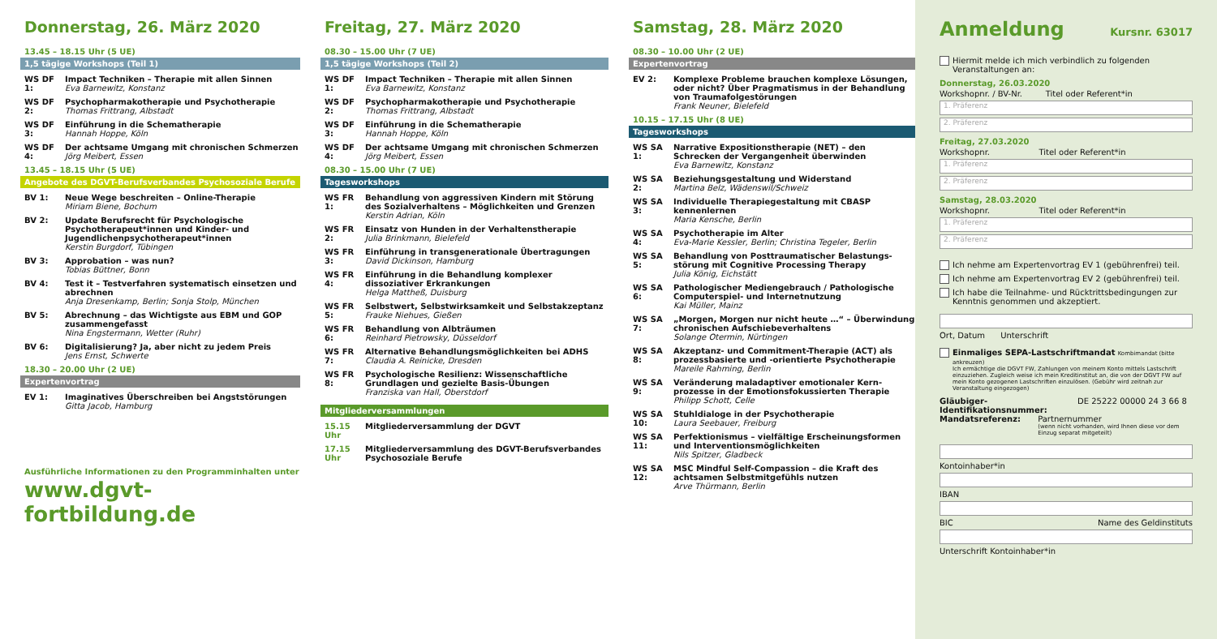Donnerstag, 26. März 2020
13.45 – 18.15 Uhr (5 UE)
1,5 tägige Workshops (Teil 1)
WS DF 1: Impact Techniken – Therapie mit allen Sinnen
Eva Barnewitz, Konstanz
WS DF 2: Psychopharmakotherapie und Psychotherapie
Thomas Frittrang, Albstadt
WS DF 3: Einführung in die Schematherapie
Hannah Hoppe, Köln
WS DF 4: Der achtsame Umgang mit chronischen Schmerzen
Jörg Meibert, Essen
13.45 – 18.15 Uhr (5 UE)
Angebote des DGVT-Berufsverbandes Psychosoziale Berufe
BV 1: Neue Wege beschreiten – Online-Therapie
Miriam Biene, Bochum
BV 2: Update Berufsrecht für Psychologische Psychotherapeut*innen und Kinder- und Jugendlichenpsychotherapeut*innen
Kerstin Burgdorf, Tübingen
BV 3: Approbation – was nun?
Tobias Büttner, Bonn
BV 4: Test it – Testverfahren systematisch einsetzen und abrechnen
Anja Dresenkamp, Berlin; Sonja Stolp, München
BV 5: Abrechnung – das Wichtigste aus EBM und GOP zusammengefasst
Nina Engstermann, Wetter (Ruhr)
BV 6: Digitalisierung? Ja, aber nicht zu jedem Preis
Jens Ernst, Schwerte
18.30 – 20.00 Uhr (2 UE)
Expertenvortrag
EV 1: Imaginatives Überschreiben bei Angststörungen
Gitta Jacob, Hamburg
Ausführliche Informationen zu den Programminhalten unter
www.dgvt-fortbildung.de
Freitag, 27. März 2020
08.30 – 15.00 Uhr (7 UE)
1,5 tägige Workshops (Teil 2)
WS DF 1: Impact Techniken – Therapie mit allen Sinnen
Eva Barnewitz, Konstanz
WS DF 2: Psychopharmakotherapie und Psychotherapie
Thomas Frittrang, Albstadt
WS DF 3: Einführung in die Schematherapie
Hannah Hoppe, Köln
WS DF 4: Der achtsame Umgang mit chronischen Schmerzen
Jörg Meibert, Essen
08.30 – 15.00 Uhr (7 UE)
Tagesworkshops
WS FR 1: Behandlung von aggressiven Kindern mit Störung des Sozialverhaltens – Möglichkeiten und Grenzen
Kerstin Adrian, Köln
WS FR 2: Einsatz von Hunden in der Verhaltenstherapie
Julia Brinkmann, Bielefeld
WS FR 3: Einführung in transgenerationale Übertragungen
David Dickinson, Hamburg
WS FR 4: Einführung in die Behandlung komplexer dissoziativer Erkrankungen
Helga Mattheß, Duisburg
WS FR 5: Selbstwert, Selbstwirksamkeit und Selbstakzeptanz
Frauke Niehues, Gießen
WS FR 6: Behandlung von Albträumen
Reinhard Pietrowsky, Düsseldorf
WS FR 7: Alternative Behandlungsmöglichkeiten bei ADHS
Claudia A. Reinicke, Dresden
WS FR 8: Psychologische Resilienz: Wissenschaftliche Grundlagen und gezielte Basis-Übungen
Franziska van Hall, Oberstdorf
Mitgliederversammlungen
15.15 Uhr
Mitgliederversammlung der DGVT
17.15 Uhr
Mitgliederversammlung des DGVT-Berufsverbandes Psychosoziale Berufe
Samstag, 28. März 2020
08.30 – 10.00 Uhr (2 UE)
Expertenvortrag
EV 2: Komplexe Probleme brauchen komplexe Lösungen, oder nicht? Über Pragmatismus in der Behandlung von Traumafolgestörungen
Frank Neuner, Bielefeld
10.15 – 17.15 Uhr (8 UE)
Tagesworkshops
WS SA 1: Narrative Expositionstherapie (NET) – den Schrecken der Vergangenheit überwinden
Eva Barnewitz, Konstanz
WS SA 2: Beziehungsgestaltung und Widerstand
Martina Belz, Wädenswil/Schweiz
WS SA 3: Individuelle Therapiegestaltung mit CBASP kennenlernen
Maria Kensche, Berlin
WS SA 4: Psychotherapie im Alter
Eva-Marie Kessler, Berlin; Christina Tegeler, Berlin
WS SA 5: Behandlung von Posttraumatischer Belastungs­störung mit Cognitive Processing Therapy
Julia König, Eichstätt
WS SA 6: Pathologischer Mediengebrauch / Pathologische Computerspiel- und Internetnutzung
Kai Müller, Mainz
WS SA 7: „Morgen, Morgen nur nicht heute …“ – Überwindung chronischen Aufschiebeverhaltens
Solange Otermin, Nürtingen
WS SA 8: Akzeptanz- und Commitment-Therapie (ACT) als prozessbasierte und -orientierte Psychotherapie
Mareile Rahming, Berlin
WS SA 9: Veränderung maladaptiver emotionaler Kern­prozesse in der Emotionsfokussierten Therapie
Philipp Schott, Celle
WS SA 10:
Stuhldialoge in der Psychotherapie
Laura Seebauer, Freiburg
WS SA 11:
Perfektionismus – vielfältige Erscheinungsformen und Interventionsmöglichkeiten
Nils Spitzer, Gladbeck
WS SA 12:
MSC Mindful Self-Compassion – die Kraft des achtsamen Selbstmitgefühls nutzen
Arve Thürmann, Berlin
Anmeldung
Kursnr. 63017
Hiermit melde ich mich verbindlich zu folgenden Veranstaltungen an:
Donnerstag, 26.03.2020
Workshopnr. / BV-Nr. Titel oder Referent*in
1. Präferenz
2. Präferenz
Freitag, 27.03.2020
Workshopnr. Titel oder Referent*in
1. Präferenz
2. Präferenz
Samstag, 28.03.2020
Workshopnr. Titel oder Referent*in
1. Präferenz
2. Präferenz
Ich nehme am Expertenvortrag EV 1 (gebührenfrei) teil.
Ich nehme am Expertenvortrag EV 2 (gebührenfrei) teil.
Ich habe die Teilnahme- und Rücktrittsbedingungen zur Kenntnis genommen und akzeptiert.
Ort, Datum Unterschrift
Einmaliges SEPA-Lastschriftmandat Kombimandat (bitte ankreuzen)
Ich ermächtige die DGVT FW, Zahlungen von meinem Konto mittels Lastschrift einzuziehen. Zugleich weise ich mein Kreditinstitut an, die von der DGVT FW auf mein Konto gezogenen Lastschriften einzulösen. (Gebühr wird zeitnah zur Veranstaltung eingezogen)
Gläubiger-Identifikationsnummer: DE 25222 00000 24 3 66 8
Mandatsreferenz: Partnernummer
(wenn nicht vorhanden, wird Ihnen diese vor dem Einzug separat mitgeteilt)
Kontoinhaber*in
IBAN
BIC Name des Geldinstituts
Unterschrift Kontoinhaber*in